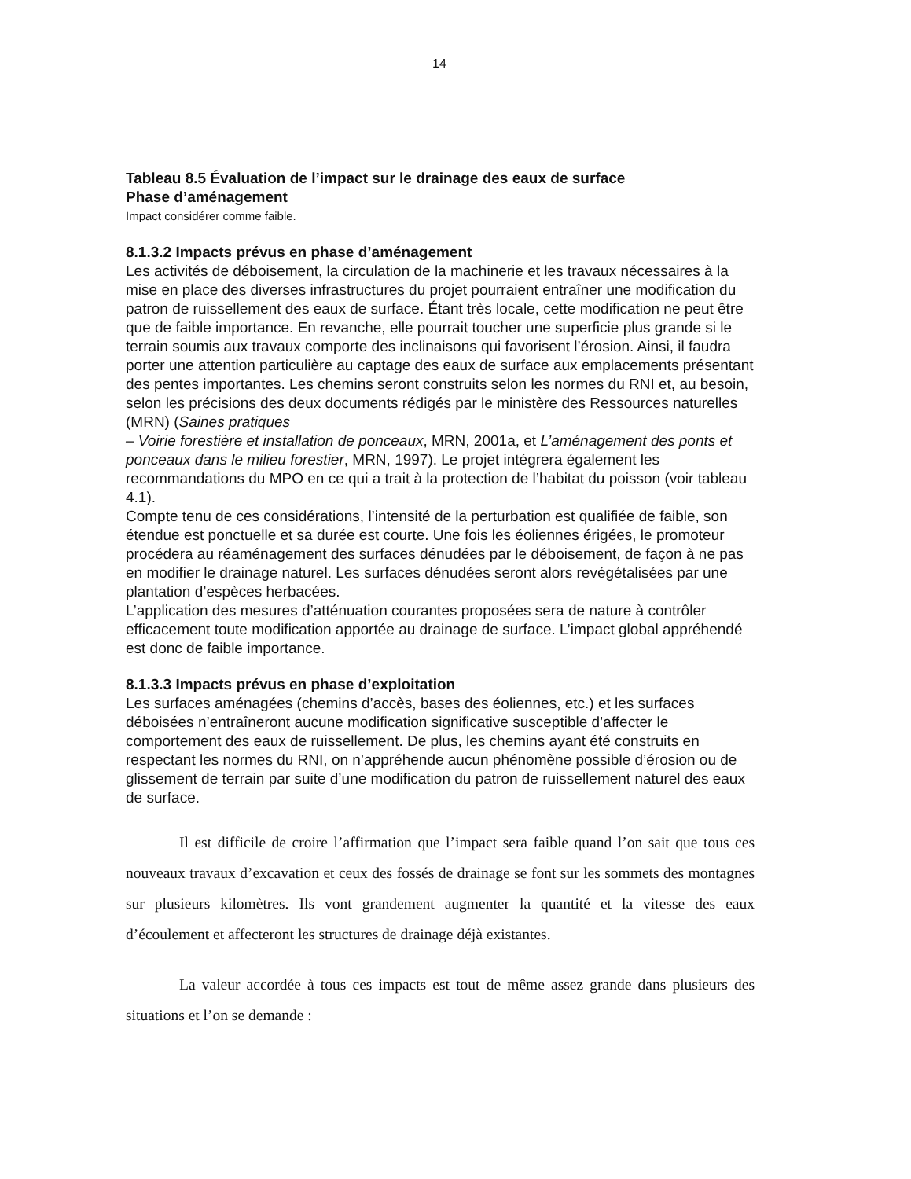14
Tableau 8.5 Évaluation de l’impact sur le drainage des eaux de surface
Phase d’aménagement
Impact considérer comme faible.
8.1.3.2 Impacts prévus en phase d’aménagement
Les activités de déboisement, la circulation de la machinerie et les travaux nécessaires à la mise en place des diverses infrastructures du projet pourraient entraîner une modification du patron de ruissellement des eaux de surface. Étant très locale, cette modification ne peut être que de faible importance. En revanche, elle pourrait toucher une superficie plus grande si le terrain soumis aux travaux comporte des inclinaisons qui favorisent l’érosion. Ainsi, il faudra porter une attention particulière au captage des eaux de surface aux emplacements présentant des pentes importantes. Les chemins seront construits selon les normes du RNI et, au besoin, selon les précisions des deux documents rédigés par le ministère des Ressources naturelles (MRN) (Saines pratiques
– Voirie forestière et installation de ponceaux, MRN, 2001a, et L’aménagement des ponts et ponceaux dans le milieu forestier, MRN, 1997). Le projet intégrera également les recommandations du MPO en ce qui a trait à la protection de l’habitat du poisson (voir tableau 4.1).
Compte tenu de ces considérations, l’intensité de la perturbation est qualifiée de faible, son étendue est ponctuelle et sa durée est courte. Une fois les éoliennes érigées, le promoteur procédera au réaménagement des surfaces dénudées par le déboisement, de façon à ne pas en modifier le drainage naturel. Les surfaces dénudées seront alors revégétalisées par une plantation d’espèces herbacées.
L’application des mesures d’atténuation courantes proposées sera de nature à contrôler efficacement toute modification apportée au drainage de surface. L’impact global appréhendé est donc de faible importance.
8.1.3.3 Impacts prévus en phase d’exploitation
Les surfaces aménagées (chemins d’accès, bases des éoliennes, etc.) et les surfaces déboisées n’entraîneront aucune modification significative susceptible d’affecter le comportement des eaux de ruissellement. De plus, les chemins ayant été construits en respectant les normes du RNI, on n’appréhende aucun phénomène possible d’érosion ou de glissement de terrain par suite d’une modification du patron de ruissellement naturel des eaux de surface.
Il est difficile de croire l’affirmation que l’impact sera faible quand l’on sait que tous ces nouveaux travaux d’excavation et ceux des fossés de drainage se font sur les sommets des montagnes sur plusieurs kilomètres. Ils vont grandement augmenter la quantité et la vitesse des eaux d’écoulement et affecteront les structures de drainage déjà existantes.
La valeur accordée à tous ces impacts est tout de même assez grande dans plusieurs des situations et l’on se demande :